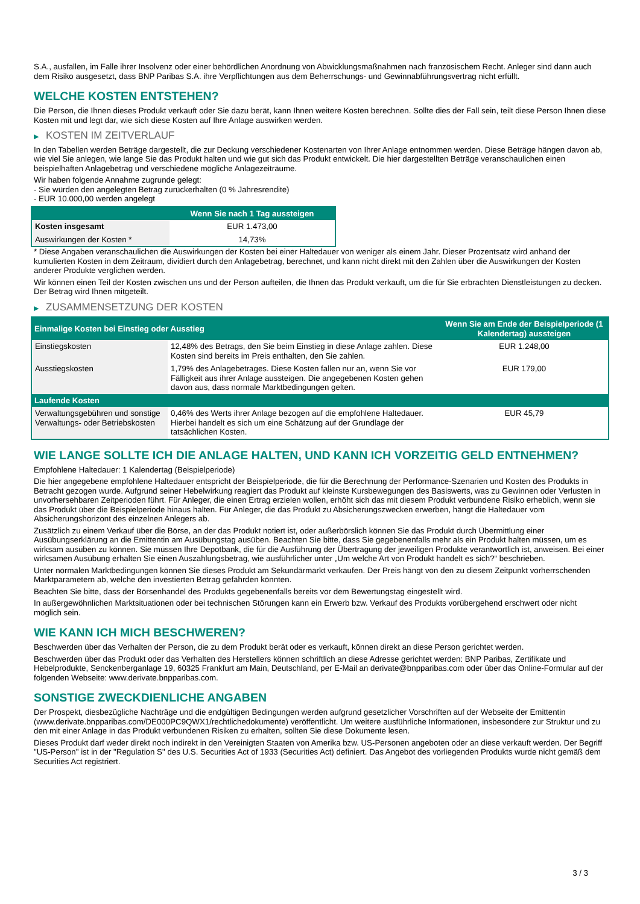S.A., ausfallen, im Falle ihrer Insolvenz oder einer behördlichen Anordnung von Abwicklungsmaßnahmen nach französischem Recht. Anleger sind dann auch dem Risiko ausgesetzt, dass BNP Paribas S.A. ihre Verpflichtungen aus dem Beherrschungs- und Gewinnabführungsvertrag nicht erfüllt.
WELCHE KOSTEN ENTSTEHEN?
Die Person, die Ihnen dieses Produkt verkauft oder Sie dazu berät, kann Ihnen weitere Kosten berechnen. Sollte dies der Fall sein, teilt diese Person Ihnen diese Kosten mit und legt dar, wie sich diese Kosten auf Ihre Anlage auswirken werden.
▶ KOSTEN IM ZEITVERLAUF
In den Tabellen werden Beträge dargestellt, die zur Deckung verschiedener Kostenarten von Ihrer Anlage entnommen werden. Diese Beträge hängen davon ab, wie viel Sie anlegen, wie lange Sie das Produkt halten und wie gut sich das Produkt entwickelt. Die hier dargestellten Beträge veranschaulichen einen beispielhaften Anlagebetrag und verschiedene mögliche Anlagezeiträume.
Wir haben folgende Annahme zugrunde gelegt:
- Sie würden den angelegten Betrag zurückerhalten (0 % Jahresrendite)
- EUR 10.000,00 werden angelegt
| | Wenn Sie nach 1 Tag aussteigen |
| --- | --- |
| Kosten insgesamt | EUR 1.473,00 |
| Auswirkungen der Kosten * | 14,73% |
* Diese Angaben veranschaulichen die Auswirkungen der Kosten bei einer Haltedauer von weniger als einem Jahr. Dieser Prozentsatz wird anhand der kumulierten Kosten in dem Zeitraum, dividiert durch den Anlagebetrag, berechnet, und kann nicht direkt mit den Zahlen über die Auswirkungen der Kosten anderer Produkte verglichen werden.
Wir können einen Teil der Kosten zwischen uns und der Person aufteilen, die Ihnen das Produkt verkauft, um die für Sie erbrachten Dienstleistungen zu decken. Der Betrag wird Ihnen mitgeteilt.
▶ ZUSAMMENSETZUNG DER KOSTEN
| Einmalige Kosten bei Einstieg oder Ausstieg | | Wenn Sie am Ende der Beispielperiode (1 Kalendertag) aussteigen |
| --- | --- | --- |
| Einstiegskosten | 12,48% des Betrags, den Sie beim Einstieg in diese Anlage zahlen. Diese Kosten sind bereits im Preis enthalten, den Sie zahlen. | EUR 1.248,00 |
| Ausstiegskosten | 1,79% des Anlagebetrages. Diese Kosten fallen nur an, wenn Sie vor Fälligkeit aus ihrer Anlage aussteigen. Die angegebenen Kosten gehen davon aus, dass normale Marktbedingungen gelten. | EUR 179,00 |
| Laufende Kosten | | |
| Verwaltungsgebühren und sonstige Verwaltungs- oder Betriebskosten | 0,46% des Werts ihrer Anlage bezogen auf die empfohlene Haltedauer. Hierbei handelt es sich um eine Schätzung auf der Grundlage der tatsächlichen Kosten. | EUR 45,79 |
WIE LANGE SOLLTE ICH DIE ANLAGE HALTEN, UND KANN ICH VORZEITIG GELD ENTNEHMEN?
Empfohlene Haltedauer: 1 Kalendertag (Beispielperiode)
Die hier angegebene empfohlene Haltedauer entspricht der Beispielperiode, die für die Berechnung der Performance-Szenarien und Kosten des Produkts in Betracht gezogen wurde. Aufgrund seiner Hebelwirkung reagiert das Produkt auf kleinste Kursbewegungen des Basiswerts, was zu Gewinnen oder Verlusten in unvorhersehbaren Zeitperioden führt. Für Anleger, die einen Ertrag erzielen wollen, erhöht sich das mit diesem Produkt verbundene Risiko erheblich, wenn sie das Produkt über die Beispielperiode hinaus halten. Für Anleger, die das Produkt zu Absicherungszwecken erwerben, hängt die Haltedauer vom Absicherungshorizont des einzelnen Anlegers ab.
Zusätzlich zu einem Verkauf über die Börse, an der das Produkt notiert ist, oder außerbörslich können Sie das Produkt durch Übermittlung einer Ausübungserklärung an die Emittentin am Ausübungstag ausüben. Beachten Sie bitte, dass Sie gegebenenfalls mehr als ein Produkt halten müssen, um es wirksam ausüben zu können. Sie müssen Ihre Depotbank, die für die Ausführung der Übertragung der jeweiligen Produkte verantwortlich ist, anweisen. Bei einer wirksamen Ausübung erhalten Sie einen Auszahlungsbetrag, wie ausführlicher unter „Um welche Art von Produkt handelt es sich?“ beschrieben.
Unter normalen Marktbedingungen können Sie dieses Produkt am Sekundärmarkt verkaufen. Der Preis hängt von den zu diesem Zeitpunkt vorherrschenden Marktparametern ab, welche den investierten Betrag gefährden könnten.
Beachten Sie bitte, dass der Börsenhandel des Produkts gegebenenfalls bereits vor dem Bewertungstag eingestellt wird.
In außergewöhnlichen Marktsituationen oder bei technischen Störungen kann ein Erwerb bzw. Verkauf des Produkts vorübergehend erschwert oder nicht möglich sein.
WIE KANN ICH MICH BESCHWEREN?
Beschwerden über das Verhalten der Person, die zu dem Produkt berät oder es verkauft, können direkt an diese Person gerichtet werden.
Beschwerden über das Produkt oder das Verhalten des Herstellers können schriftlich an diese Adresse gerichtet werden: BNP Paribas, Zertifikate und Hebelprodukte, Senckenberganlage 19, 60325 Frankfurt am Main, Deutschland, per E-Mail an derivate@bnpparibas.com oder über das Online-Formular auf der folgenden Webseite: www.derivate.bnpparibas.com.
SONSTIGE ZWECKDIENLICHE ANGABEN
Der Prospekt, diesbezügliche Nachträge und die endgültigen Bedingungen werden aufgrund gesetzlicher Vorschriften auf der Webseite der Emittentin (www.derivate.bnpparibas.com/DE000PC9QWX1/rechtlichedokumente) veröffentlicht. Um weitere ausführliche Informationen, insbesondere zur Struktur und zu den mit einer Anlage in das Produkt verbundenen Risiken zu erhalten, sollten Sie diese Dokumente lesen.
Dieses Produkt darf weder direkt noch indirekt in den Vereinigten Staaten von Amerika bzw. US-Personen angeboten oder an diese verkauft werden. Der Begriff "US-Person" ist in der "Regulation S" des U.S. Securities Act of 1933 (Securities Act) definiert. Das Angebot des vorliegenden Produkts wurde nicht gemäß dem Securities Act registriert.
3 / 3